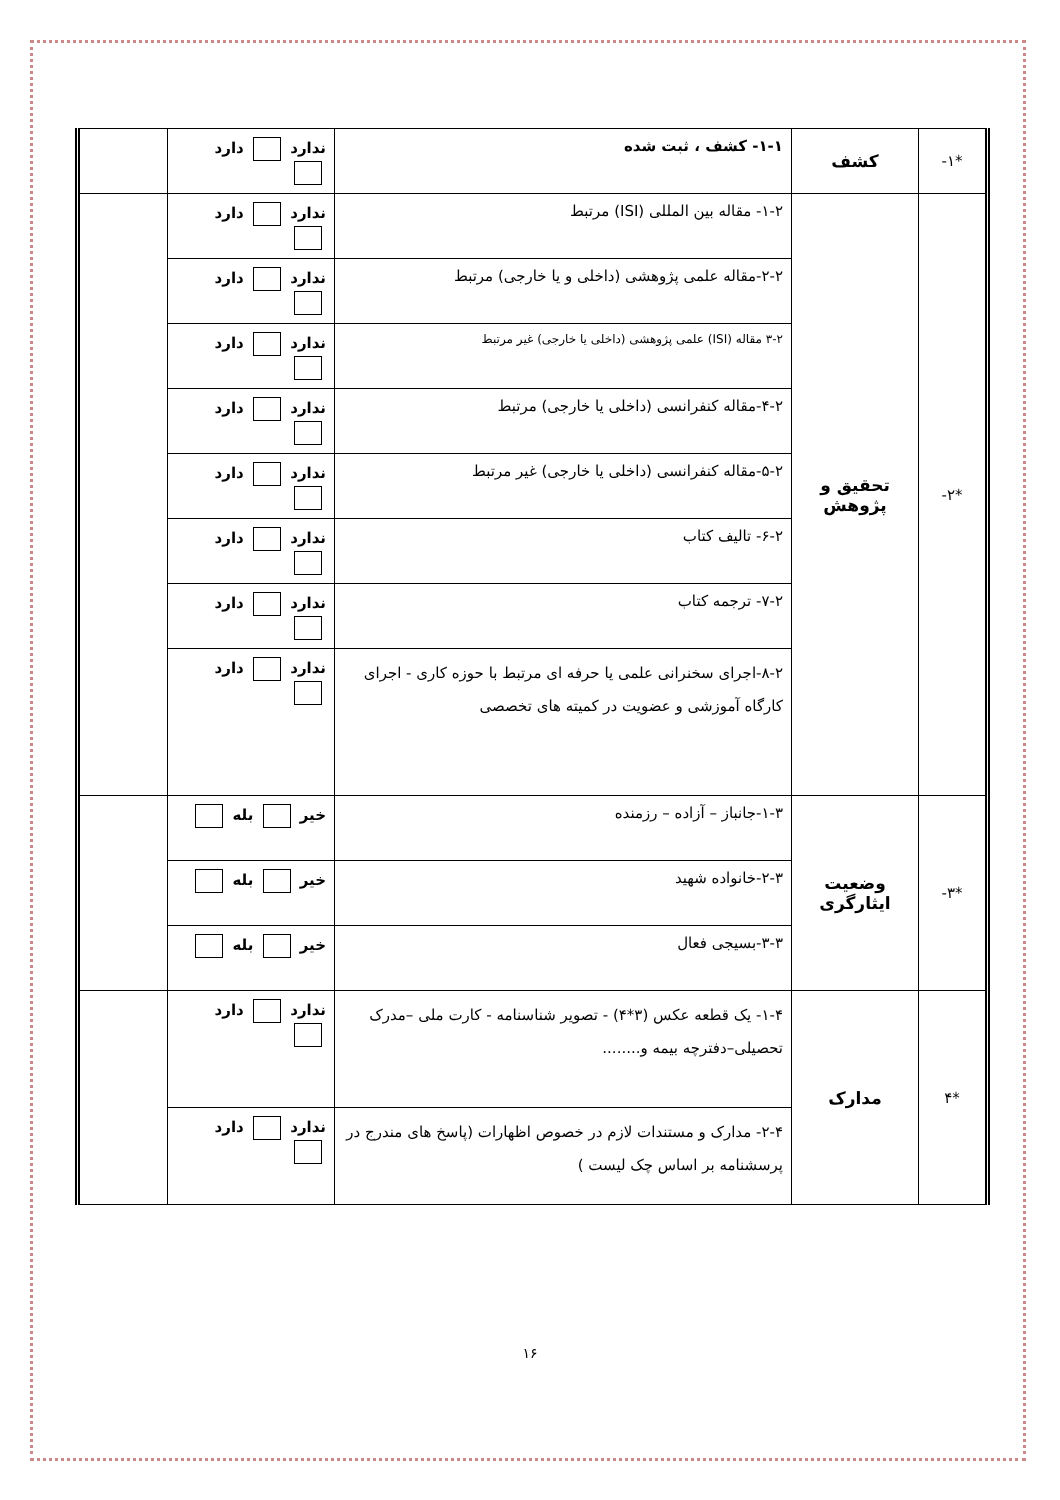| *۱- | کشف | ۱-۱- کشف ، ثبت شده | ندارد دارد | |
| *۲- | تحقیق و پژوهش | ۱-۲- مقاله بین المللی (ISI) مرتبط | ندارد دارد | |
| | | ۲-۲-مقاله علمی پژوهشی (داخلی و یا خارجی) مرتبط | ندارد دارد | |
| | | ۳-۲ مقاله (ISI) علمی پژوهشی (داخلی یا خارجی) غیر مرتبط | ندارد دارد | |
| | | ۴-۲-مقاله کنفرانسی (داخلی یا خارجی) مرتبط | ندارد دارد | |
| | | ۵-۲-مقاله کنفرانسی (داخلی یا خارجی) غیر مرتبط | ندارد دارد | |
| | | ۶-۲- تالیف کتاب | ندارد دارد | |
| | | ۷-۲- ترجمه کتاب | ندارد دارد | |
| | | ۸-۲-اجرای سخنرانی علمی یا حرفه ای مرتبط با حوزه کاری - اجرای کارگاه آموزشی و عضویت در کمیته های تخصصی | ندارد دارد | |
| *۳- | وضعیت ایثارگری | ۱-۳-جانباز – آزاده – رزمنده | خیر بله | |
| | | ۲-۳-خانواده شهید | خیر بله | |
| | | ۳-۳-بسیجی فعال | خیر بله | |
| *۴ | مدارک | ۱-۴- یک قطعه عکس (۳*۴) - تصویر شناسنامه - کارت ملی –مدرک تحصیلی–دفترچه بیمه و........ | ندارد دارد | |
| | | ۲-۴- مدارک و مستندات لازم در خصوص اظهارات (پاسخ های مندرج در پرسشنامه بر اساس چک لیست ) | ندارد دارد | |
۱۶